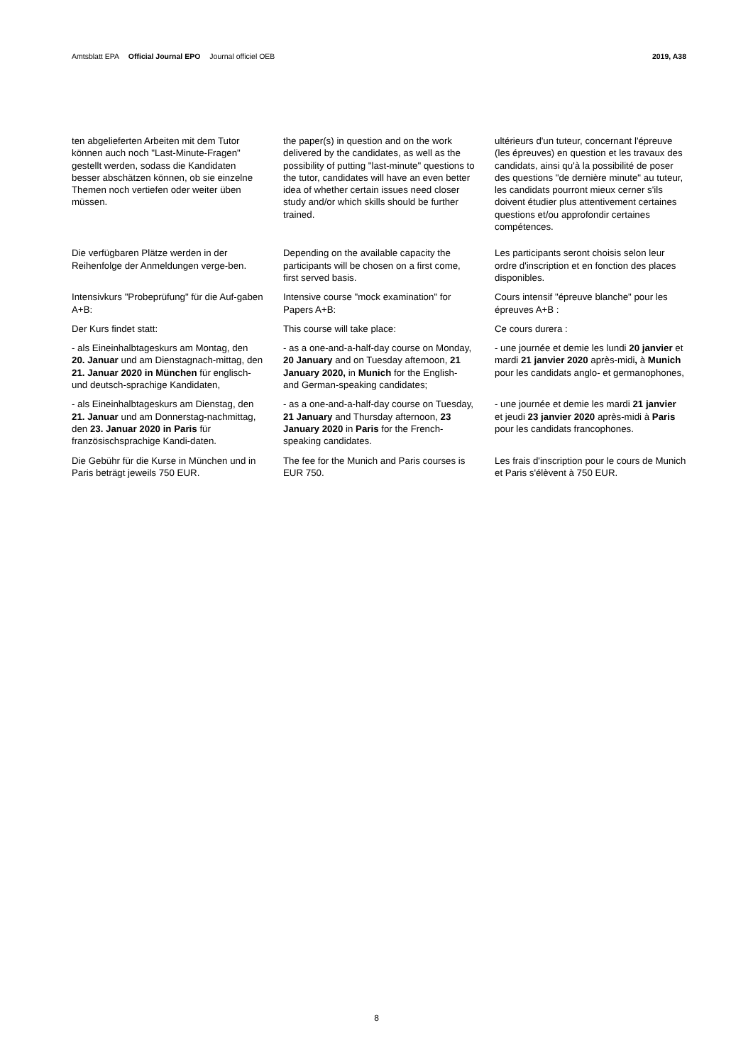Amtsblatt EPA Official Journal EPO Journal officiel OEB
2019, A38
ten abgelieferten Arbeiten mit dem Tutor können auch noch "Last-Minute-Fragen" gestellt werden, sodass die Kandidaten besser abschätzen können, ob sie einzelne Themen noch vertiefen oder weiter üben müssen.
the paper(s) in question and on the work delivered by the candidates, as well as the possibility of putting "last-minute" questions to the tutor, candidates will have an even better idea of whether certain issues need closer study and/or which skills should be further trained.
ultérieurs d'un tuteur, concernant l'épreuve (les épreuves) en question et les travaux des candidats, ainsi qu'à la possibilité de poser des questions "de dernière minute" au tuteur, les candidats pourront mieux cerner s'ils doivent étudier plus attentivement certaines questions et/ou approfondir certaines compétences.
Die verfügbaren Plätze werden in der Reihenfolge der Anmeldungen verge-ben.
Depending on the available capacity the participants will be chosen on a first come, first served basis.
Les participants seront choisis selon leur ordre d'inscription et en fonction des places disponibles.
Intensivkurs "Probeprüfung" für die Auf-gaben A+B:
Intensive course "mock examination" for Papers A+B:
Cours intensif "épreuve blanche" pour les épreuves A+B :
Der Kurs findet statt: This course will take place: Ce cours durera :
- als Eineinhalbtageskurs am Montag, den 20. Januar und am Dienstagnach-mittag, den 21. Januar 2020 in München für englisch- und deutsch-sprachige Kandidaten,
- as a one-and-a-half-day course on Monday, 20 January and on Tuesday afternoon, 21 January 2020, in Munich for the English- and German-speaking candidates;
- une journée et demie les lundi 20 janvier et mardi 21 janvier 2020 après-midi, à Munich pour les candidats anglo- et germanophones,
- als Eineinhalbtageskurs am Dienstag, den 21. Januar und am Donnerstag-nachmittag, den 23. Januar 2020 in Paris für französischsprachige Kandi-daten.
- as a one-and-a-half-day course on Tuesday, 21 January and Thursday afternoon, 23 January 2020 in Paris for the French-speaking candidates.
- une journée et demie les mardi 21 janvier et jeudi 23 janvier 2020 après-midi à Paris pour les candidats francophones.
Die Gebühr für die Kurse in München und in Paris beträgt jeweils 750 EUR.
The fee for the Munich and Paris courses is EUR 750.
Les frais d'inscription pour le cours de Munich et Paris s'élèvent à 750 EUR.
8